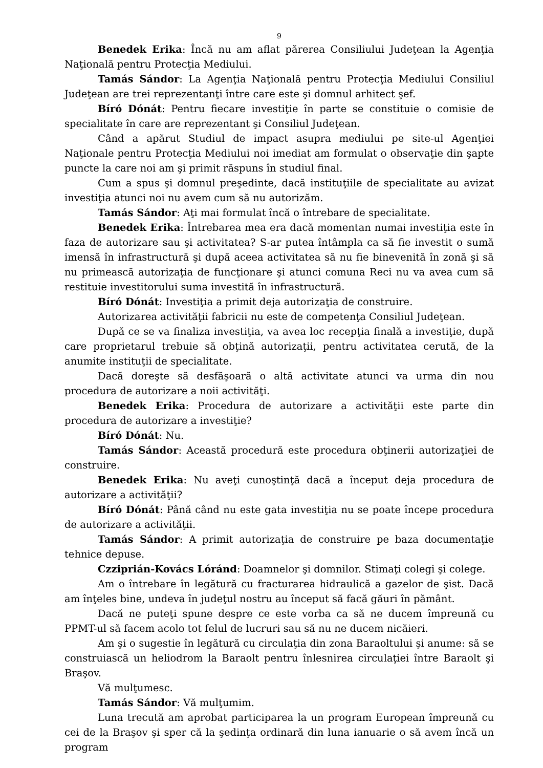9
Benedek Erika: Încă nu am aflat părerea Consiliului Judeţean la Agenţia Naţională pentru Protecţia Mediului.
Tamás Sándor: La Agenţia Naţională pentru Protecţia Mediului Consiliul Judeţean are trei reprezentanţi între care este şi domnul arhitect şef.
Bíró Dónát: Pentru fiecare investiţie în parte se constituie o comisie de specialitate în care are reprezentant şi Consiliul Judeţean.
Când a apărut Studiul de impact asupra mediului pe site-ul Agenţiei Naţionale pentru Protecţia Mediului noi imediat am formulat o observaţie din şapte puncte la care noi am şi primit răspuns în studiul final.
Cum a spus şi domnul preşedinte, dacă instituţiile de specialitate au avizat investiţia atunci noi nu avem cum să nu autorizăm.
Tamás Sándor: Aţi mai formulat încă o întrebare de specialitate.
Benedek Erika: Întrebarea mea era dacă momentan numai investiţia este în faza de autorizare sau şi activitatea? S-ar putea întâmpla ca să fie investit o sumă imensă în infrastructură şi după aceea activitatea să nu fie binevenită în zonă şi să nu primească autorizaţia de funcţionare şi atunci comuna Reci nu va avea cum să restituie investitorului suma investită în infrastructură.
Bíró Dónát: Investiţia a primit deja autorizaţia de construire.
Autorizarea activităţii fabricii nu este de competenţa Consiliul Judeţean.
După ce se va finaliza investiţia, va avea loc recepţia finală a investiţie, după care proprietarul trebuie să obţină autorizaţii, pentru activitatea cerută, de la anumite instituţii de specialitate.
Dacă doreşte să desfăşoară o altă activitate atunci va urma din nou procedura de autorizare a noii activităţi.
Benedek Erika: Procedura de autorizare a activităţii este parte din procedura de autorizare a investiţie?
Bíró Dónát: Nu.
Tamás Sándor: Această procedură este procedura obţinerii autorizaţiei de construire.
Benedek Erika: Nu aveţi cunoştinţă dacă a început deja procedura de autorizare a activităţii?
Bíró Dónát: Până când nu este gata investiţia nu se poate începe procedura de autorizare a activităţii.
Tamás Sándor: A primit autorizaţia de construire pe baza documentaţie tehnice depuse.
Czziprián-Kovács Lóránd: Doamnelor şi domnilor. Stimaţi colegi şi colege.
Am o întrebare în legătură cu fracturarea hidraulică a gazelor de şist. Dacă am înţeles bine, undeva în judeţul nostru au început să facă găuri în pământ.
Dacă ne puteţi spune despre ce este vorba ca să ne ducem împreună cu PPMT-ul să facem acolo tot felul de lucruri sau să nu ne ducem nicăieri.
Am şi o sugestie în legătură cu circulaţia din zona Baraoltului şi anume: să se construiască un heliodrom la Baraolt pentru înlesnirea circulaţiei între Baraolt şi Braşov.
Vă mulţumesc.
Tamás Sándor: Vă mulţumim.
Luna trecută am aprobat participarea la un program European împreună cu cei de la Braşov şi sper că la şedinţa ordinară din luna ianuarie o să avem încă un program